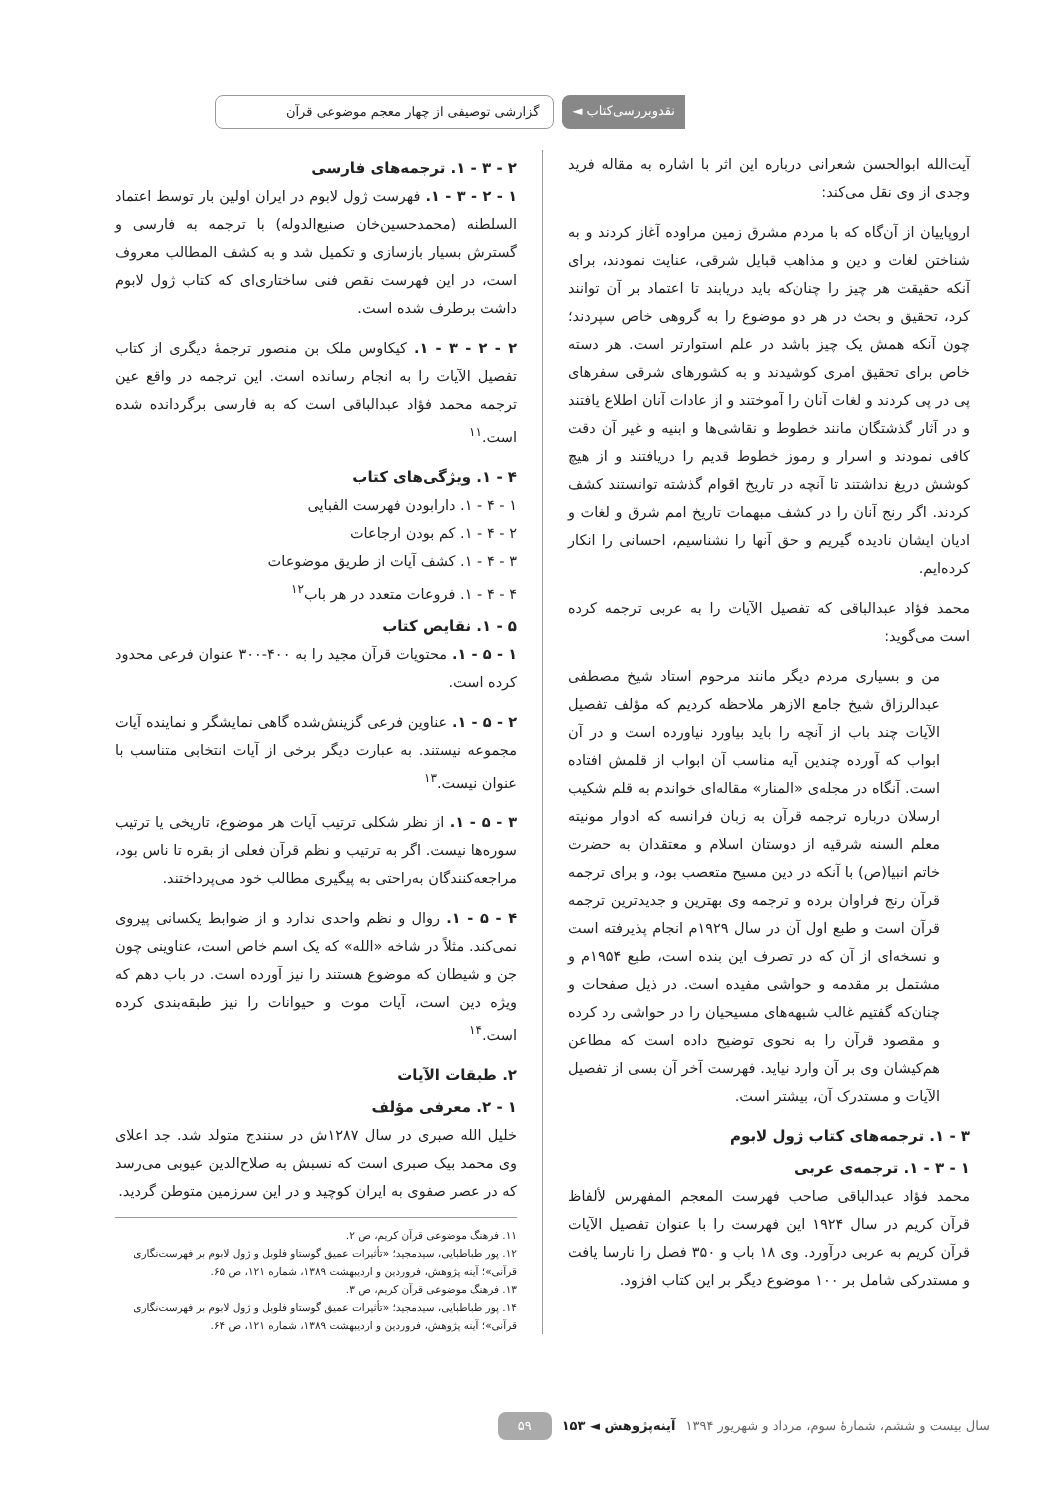نقدوبررسی‌کتاب ◄ گزارشی توصیفی از چهار معجم موضوعی قرآن
آیت‌الله ابوالحسن شعرانی درباره این اثر با اشاره به مقاله فرید وجدی از وی نقل می‌کند:
اروپاییان از آن‌گاه که با مردم مشرق زمین مراوده آغاز کردند و به شناختن لغات و دین و مذاهب قبایل شرقی، عنایت نمودند، برای آنکه حقیقت هر چیز را چنان‌که باید دریابند تا اعتماد بر آن توانند کرد، تحقیق و بحث در هر دو موضوع را به گروهی خاص سپردند؛ چون آنکه همش یک چیز باشد در علم استوارتر است. هر دسته خاص برای تحقیق امری کوشیدند و به کشورهای شرقی سفرهای پی در پی کردند و لغات آنان را آموختند و از عادات آنان اطلاع یافتند و در آثار گذشتگان مانند خطوط و نقاشی‌ها و ابنیه و غیر آن دقت کافی نمودند و اسرار و رموز خطوط قدیم را دریافتند و از هیچ کوشش دریغ نداشتند تا آنچه در تاریخ اقوام گذشته توانستند کشف کردند. اگر رنج آنان را در کشف مبهمات تاریخ امم شرق و لغات و ادیان ایشان نادیده گیریم و حق آنها را نشناسیم، احسانی را انکار کرده‌ایم.
محمد فؤاد عبدالباقی که تفصیل الآیات را به عربی ترجمه کرده است می‌گوید:
من و بسیاری مردم دیگر مانند مرحوم استاد شیخ مصطفی عبدالرزاق شیخ جامع الازهر ملاحظه کردیم که مؤلف تفصیل الآیات چند باب از آنچه را باید بیاورد نیاورده است و در آن ابواب که آورده چندین آیه مناسب آن ابواب از قلمش افتاده است. آنگاه در مجله‌ی «المنار» مقاله‌ای خواندم به قلم شکیب ارسلان درباره ترجمه قرآن به زبان فرانسه که ادوار مونیته معلم السنه شرقیه از دوستان اسلام و معتقدان به حضرت خاتم انبیا(ص) با آنکه در دین مسیح متعصب بود، و برای ترجمه قرآن رنج فراوان برده و ترجمه وی بهترین و جدیدترین ترجمه قرآن است و طبع اول آن در سال ۱۹۲۹م انجام پذیرفته است و نسخه‌ای از آن که در تصرف این بنده است، طبع ۱۹۵۴م و مشتمل بر مقدمه و حواشی مفیده است. در ذیل صفحات و چنان‌که گفتیم غالب شبهه‌های مسیحیان را در حواشی رد کرده و مقصود قرآن را به نحوی توضیح داده است که مطاعن هم‌کیشان وی بر آن وارد نیاید. فهرست آخر آن بسی از تفصیل الآیات و مستدرک آن، بیشتر است.
۳ - ۱. ترجمه‌های کتاب ژول لابوم
۱ - ۳ - ۱. ترجمه‌ی عربی
محمد فؤاد عبدالباقی صاحب فهرست المعجم المفهرس لألفاظ قرآن کریم در سال ۱۹۲۴ این فهرست را با عنوان تفصیل الآیات قرآن کریم به عربی درآورد. وی ۱۸ باب و ۳۵۰ فصل را نارسا یافت و مستدرکی شامل بر ۱۰۰ موضوع دیگر بر این کتاب افزود.
۲ - ۳ - ۱. ترجمه‌های فارسی
۱ - ۲ - ۳ - ۱. فهرست ژول لابوم در ایران اولین بار توسط اعتماد السلطنه (محمدحسین‌خان صنیع‌الدوله) با ترجمه به فارسی و گسترش بسیار بازسازی و تکمیل شد و به کشف المطالب معروف است، در این فهرست نقص فنی ساختاری‌ای که کتاب ژول لابوم داشت برطرف شده است.
۲ - ۲ - ۳ - ۱. کیکاوس ملک بن منصور ترجمهٔ دیگری از کتاب تفصیل الآیات را به انجام رسانده است. این ترجمه در واقع عین ترجمه محمد فؤاد عبدالباقی است که به فارسی برگردانده شده است.<sup>۱۱</sup>
۴ - ۱. ویژگی‌های کتاب
۱ - ۴ - ۱. دارابودن فهرست الفبایی
۲ - ۴ - ۱. کم بودن ارجاعات
۳ - ۴ - ۱. کشف آیات از طریق موضوعات
۴ - ۴ - ۱. فروعات متعدد در هر باب<sup>۱۲</sup>
۵ - ۱. نقایص کتاب
۱ - ۵ - ۱. محتویات قرآن مجید را به ۴۰۰-۳۰۰ عنوان فرعی محدود کرده است.
۲ - ۵ - ۱. عناوین فرعی گزینش‌شده گاهی نمایشگر و نماینده آیات مجموعه نیستند. به عبارت دیگر برخی از آیات انتخابی متناسب با عنوان نیست.<sup>۱۳</sup>
۳ - ۵ - ۱. از نظر شکلی ترتیب آیات هر موضوع، تاریخی یا ترتیب سوره‌ها نیست. اگر به ترتیب و نظم قرآن فعلی از بقره تا ناس بود، مراجعه‌کنندگان به‌راحتی به پیگیری مطالب خود می‌پرداختند.
۴ - ۵ - ۱. روال و نظم واحدی ندارد و از ضوابط یکسانی پیروی نمی‌کند. مثلاً در شاخه «الله» که یک اسم خاص است، عناوینی چون جن و شیطان که موضوع هستند را نیز آورده است. در باب دهم که ویژه دین است، آیات موت و حیوانات را نیز طبقه‌بندی کرده است.<sup>۱۴</sup>
۲. طبقات الآیات
۱ - ۲. معرفی مؤلف
خلیل الله صبری در سال ۱۲۸۷ش در سنندج متولد شد. جد اعلای وی محمد بیک صبری است که نسبش به صلاح‌الدین عیوبی می‌رسد که در عصر صفوی به ایران کوچید و در این سرزمین متوطن گردید.
۱۱. فرهنگ موضوعی قرآن کریم، ص ۲.
۱۲. پور طباطبایی، سیدمجید؛ «تأثیرات عمیق گوستاو فلوبل و ژول لابوم بر فهرست‌نگاری قرآنی»؛ آینه پژوهش، فروردین و اردیبهشت ۱۳۸۹، شماره ۱۲۱، ص ۶۵.
۱۳. فرهنگ موضوعی قرآن کریم، ص ۳.
۱۴. پور طباطبایی، سیدمجید؛ «تأثیرات عمیق گوستاو فلوبل و ژول لابوم بر فهرست‌نگاری قرآنی»؛ آینه پژوهش، فروردین و اردیبهشت ۱۳۸۹، شماره ۱۲۱، ص ۶۴.
سال بیست و ششم، شمارهٔ سوم، مرداد و شهریور ۱۳۹۴ آینه‌پژوهش ◄ ۱۵۳ ۵۹